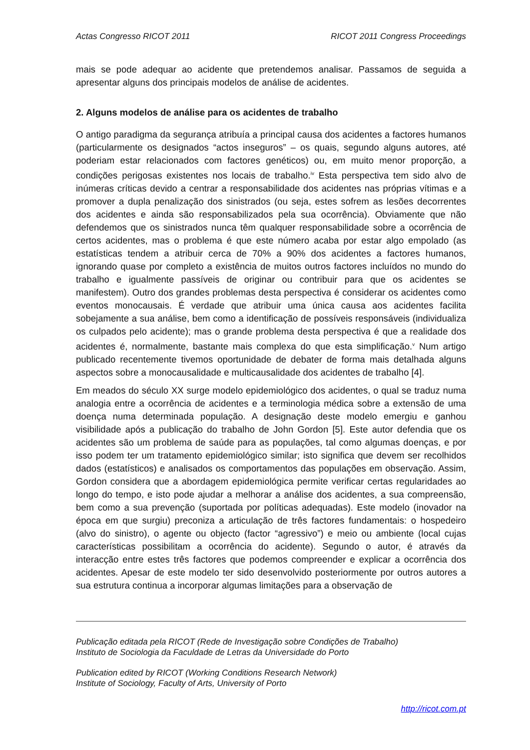Actas Congresso RICOT 2011 RICOT 2011 Congress Proceedings
mais se pode adequar ao acidente que pretendemos analisar. Passamos de seguida a apresentar alguns dos principais modelos de análise de acidentes.
2. Alguns modelos de análise para os acidentes de trabalho
O antigo paradigma da segurança atribuía a principal causa dos acidentes a factores humanos (particularmente os designados “actos inseguros” – os quais, segundo alguns autores, até poderiam estar relacionados com factores genéticos) ou, em muito menor proporção, a condições perigosas existentes nos locais de trabalho.<sup>iv</sup> Esta perspectiva tem sido alvo de inúmeras críticas devido a centrar a responsabilidade dos acidentes nas próprias vítimas e a promover a dupla penalização dos sinistrados (ou seja, estes sofrem as lesões decorrentes dos acidentes e ainda são responsabilizados pela sua ocorrência). Obviamente que não defendemos que os sinistrados nunca têm qualquer responsabilidade sobre a ocorrência de certos acidentes, mas o problema é que este número acaba por estar algo empolado (as estatísticas tendem a atribuir cerca de 70% a 90% dos acidentes a factores humanos, ignorando quase por completo a existência de muitos outros factores incluídos no mundo do trabalho e igualmente passíveis de originar ou contribuir para que os acidentes se manifestem). Outro dos grandes problemas desta perspectiva é considerar os acidentes como eventos monocausais. É verdade que atribuir uma única causa aos acidentes facilita sobejamente a sua análise, bem como a identificação de possíveis responsáveis (individualiza os culpados pelo acidente); mas o grande problema desta perspectiva é que a realidade dos acidentes é, normalmente, bastante mais complexa do que esta simplificação.<sup>v</sup> Num artigo publicado recentemente tivemos oportunidade de debater de forma mais detalhada alguns aspectos sobre a monocausalidade e multicausalidade dos acidentes de trabalho [4].
Em meados do século XX surge modelo epidemiológico dos acidentes, o qual se traduz numa analogia entre a ocorrência de acidentes e a terminologia médica sobre a extensão de uma doença numa determinada população. A designação deste modelo emergiu e ganhou visibilidade após a publicação do trabalho de John Gordon [5]. Este autor defendia que os acidentes são um problema de saúde para as populações, tal como algumas doenças, e por isso podem ter um tratamento epidemiológico similar; isto significa que devem ser recolhidos dados (estatísticos) e analisados os comportamentos das populações em observação. Assim, Gordon considera que a abordagem epidemiológica permite verificar certas regularidades ao longo do tempo, e isto pode ajudar a melhorar a análise dos acidentes, a sua compreensão, bem como a sua prevenção (suportada por políticas adequadas). Este modelo (inovador na época em que surgiu) preconiza a articulação de três factores fundamentais: o hospedeiro (alvo do sinistro), o agente ou objecto (factor “agressivo”) e meio ou ambiente (local cujas características possibilitam a ocorrência do acidente). Segundo o autor, é através da interacção entre estes três factores que podemos compreender e explicar a ocorrência dos acidentes. Apesar de este modelo ter sido desenvolvido posteriormente por outros autores a sua estrutura continua a incorporar algumas limitações para a observação de
Publicação editada pela RICOT (Rede de Investigação sobre Condições de Trabalho)
Instituto de Sociologia da Faculdade de Letras da Universidade do Porto
Publication edited by RICOT (Working Conditions Research Network)
Institute of Sociology, Faculty of Arts, University of Porto
http://ricot.com.pt